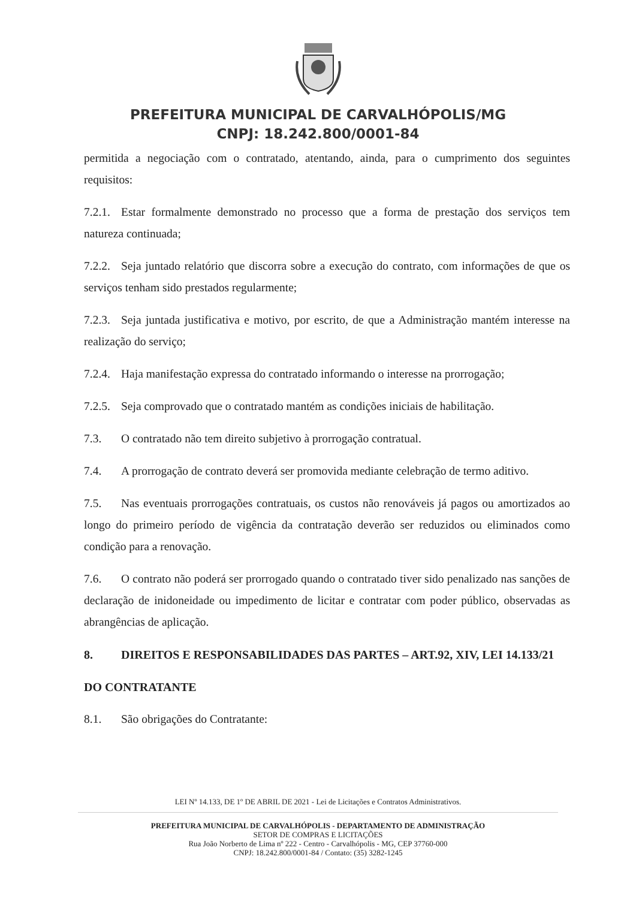PREFEITURA MUNICIPAL DE CARVALHÓPOLIS/MG
CNPJ: 18.242.800/0001-84
permitida a negociação com o contratado, atentando, ainda, para o cumprimento dos seguintes requisitos:
7.2.1. Estar formalmente demonstrado no processo que a forma de prestação dos serviços tem natureza continuada;
7.2.2. Seja juntado relatório que discorra sobre a execução do contrato, com informações de que os serviços tenham sido prestados regularmente;
7.2.3. Seja juntada justificativa e motivo, por escrito, de que a Administração mantém interesse na realização do serviço;
7.2.4. Haja manifestação expressa do contratado informando o interesse na prorrogação;
7.2.5. Seja comprovado que o contratado mantém as condições iniciais de habilitação.
7.3. O contratado não tem direito subjetivo à prorrogação contratual.
7.4. A prorrogação de contrato deverá ser promovida mediante celebração de termo aditivo.
7.5. Nas eventuais prorrogações contratuais, os custos não renováveis já pagos ou amortizados ao longo do primeiro período de vigência da contratação deverão ser reduzidos ou eliminados como condição para a renovação.
7.6. O contrato não poderá ser prorrogado quando o contratado tiver sido penalizado nas sanções de declaração de inidoneidade ou impedimento de licitar e contratar com poder público, observadas as abrangências de aplicação.
8. DIREITOS E RESPONSABILIDADES DAS PARTES – ART.92, XIV, LEI 14.133/21
DO CONTRATANTE
8.1. São obrigações do Contratante:
LEI Nº 14.133, DE 1º DE ABRIL DE 2021 - Lei de Licitações e Contratos Administrativos.
PREFEITURA MUNICIPAL DE CARVALHÓPOLIS - DEPARTAMENTO DE ADMINISTRAÇÃO
SETOR DE COMPRAS E LICITAÇÕES
Rua João Norberto de Lima nº 222 - Centro - Carvalhópolis - MG, CEP 37760-000
CNPJ: 18.242.800/0001-84 / Contato: (35) 3282-1245